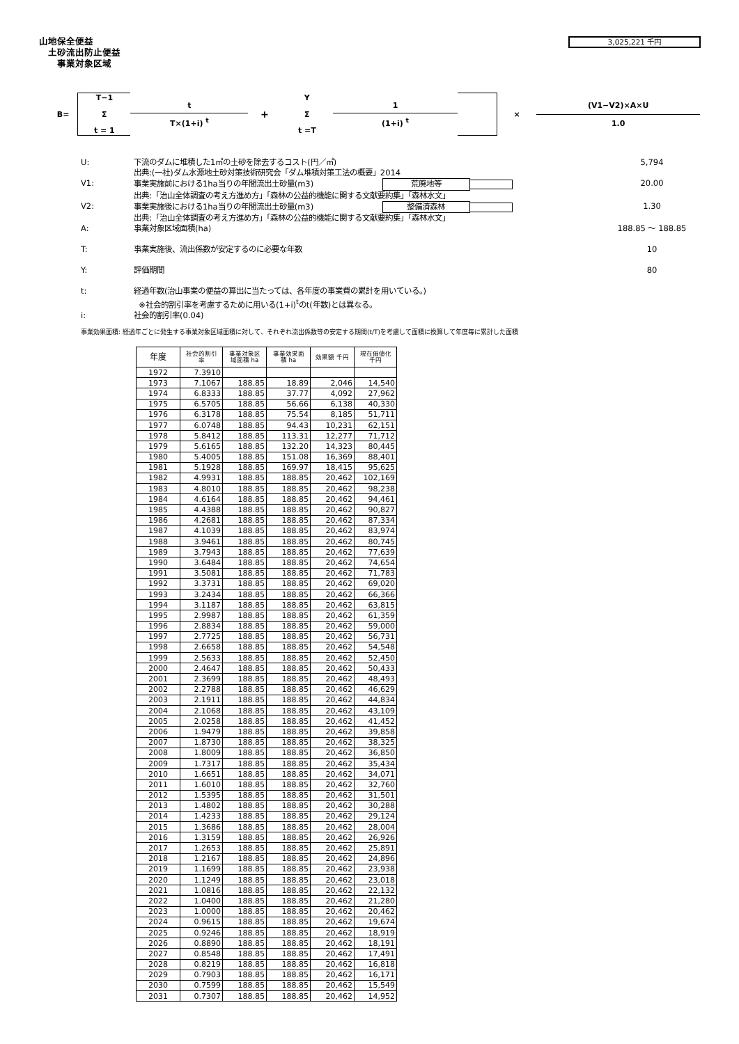山地保全便益
土砂流出防止便益
事業対象区域
3,025,221 千円
B=
T−1
Σ
t = 1
t
T×(1+i) <sup>t</sup>
+
Y
Σ
t =T
1
(1+i) <sup>t</sup>
× (V1−V2)×A×U
1.0
U: 下流のダムに堆積した1㎥の土砂を除去するコスト(円／㎥)
出典:(一社)ダム水源地土砂対策技術研究会「ダム堆積対策工法の概要」2014 5,794
V1: 事業実施前における1ha当りの年間流出土砂量(m3) 荒廃地等
出典:「治山全体調査の考え方進め方」「森林の公益的機能に関する文献要約集」「森林水文」 20.00
V2: 事業実施後における1ha当りの年間流出土砂量(m3) 整備済森林
出典:「治山全体調査の考え方進め方」「森林の公益的機能に関する文献要約集」「森林水文」 1.30
A: 事業対象区域面積(ha) 188.85 ～ 188.85
T: 事業実施後、流出係数が安定するのに必要な年数 10
Y: 評価期間 80
t: 経過年数(治山事業の便益の算出に当たっては、各年度の事業費の累計を用いている。)
※社会的割引率を考慮するために用いる(1+i)<sup>t</sup>のt(年数)とは異なる。
i: 社会的割引率(0.04)
事業効果面積: 経過年ごとに発生する事業対象区域面積に対して、それぞれ流出係数等の安定する期間(t/T)を考慮して面積に換算して年度毎に累計した面積
| 年度 | 社会的割引 率 | 事業対象区 域面積 ha | 事業効果面 積 ha | 効果額 千円 | 現在価値化 千円 |
| --- | --- | --- | --- | --- | --- |
| 1972 | 7.3910 | | | | |
| 1973 | 7.1067 | 188.85 | 18.89 | 2,046 | 14,540 |
| 1974 | 6.8333 | 188.85 | 37.77 | 4,092 | 27,962 |
| 1975 | 6.5705 | 188.85 | 56.66 | 6,138 | 40,330 |
| 1976 | 6.3178 | 188.85 | 75.54 | 8,185 | 51,711 |
| 1977 | 6.0748 | 188.85 | 94.43 | 10,231 | 62,151 |
| 1978 | 5.8412 | 188.85 | 113.31 | 12,277 | 71,712 |
| 1979 | 5.6165 | 188.85 | 132.20 | 14,323 | 80,445 |
| 1980 | 5.4005 | 188.85 | 151.08 | 16,369 | 88,401 |
| 1981 | 5.1928 | 188.85 | 169.97 | 18,415 | 95,625 |
| 1982 | 4.9931 | 188.85 | 188.85 | 20,462 | 102,169 |
| 1983 | 4.8010 | 188.85 | 188.85 | 20,462 | 98,238 |
| 1984 | 4.6164 | 188.85 | 188.85 | 20,462 | 94,461 |
| 1985 | 4.4388 | 188.85 | 188.85 | 20,462 | 90,827 |
| 1986 | 4.2681 | 188.85 | 188.85 | 20,462 | 87,334 |
| 1987 | 4.1039 | 188.85 | 188.85 | 20,462 | 83,974 |
| 1988 | 3.9461 | 188.85 | 188.85 | 20,462 | 80,745 |
| 1989 | 3.7943 | 188.85 | 188.85 | 20,462 | 77,639 |
| 1990 | 3.6484 | 188.85 | 188.85 | 20,462 | 74,654 |
| 1991 | 3.5081 | 188.85 | 188.85 | 20,462 | 71,783 |
| 1992 | 3.3731 | 188.85 | 188.85 | 20,462 | 69,020 |
| 1993 | 3.2434 | 188.85 | 188.85 | 20,462 | 66,366 |
| 1994 | 3.1187 | 188.85 | 188.85 | 20,462 | 63,815 |
| 1995 | 2.9987 | 188.85 | 188.85 | 20,462 | 61,359 |
| 1996 | 2.8834 | 188.85 | 188.85 | 20,462 | 59,000 |
| 1997 | 2.7725 | 188.85 | 188.85 | 20,462 | 56,731 |
| 1998 | 2.6658 | 188.85 | 188.85 | 20,462 | 54,548 |
| 1999 | 2.5633 | 188.85 | 188.85 | 20,462 | 52,450 |
| 2000 | 2.4647 | 188.85 | 188.85 | 20,462 | 50,433 |
| 2001 | 2.3699 | 188.85 | 188.85 | 20,462 | 48,493 |
| 2002 | 2.2788 | 188.85 | 188.85 | 20,462 | 46,629 |
| 2003 | 2.1911 | 188.85 | 188.85 | 20,462 | 44,834 |
| 2004 | 2.1068 | 188.85 | 188.85 | 20,462 | 43,109 |
| 2005 | 2.0258 | 188.85 | 188.85 | 20,462 | 41,452 |
| 2006 | 1.9479 | 188.85 | 188.85 | 20,462 | 39,858 |
| 2007 | 1.8730 | 188.85 | 188.85 | 20,462 | 38,325 |
| 2008 | 1.8009 | 188.85 | 188.85 | 20,462 | 36,850 |
| 2009 | 1.7317 | 188.85 | 188.85 | 20,462 | 35,434 |
| 2010 | 1.6651 | 188.85 | 188.85 | 20,462 | 34,071 |
| 2011 | 1.6010 | 188.85 | 188.85 | 20,462 | 32,760 |
| 2012 | 1.5395 | 188.85 | 188.85 | 20,462 | 31,501 |
| 2013 | 1.4802 | 188.85 | 188.85 | 20,462 | 30,288 |
| 2014 | 1.4233 | 188.85 | 188.85 | 20,462 | 29,124 |
| 2015 | 1.3686 | 188.85 | 188.85 | 20,462 | 28,004 |
| 2016 | 1.3159 | 188.85 | 188.85 | 20,462 | 26,926 |
| 2017 | 1.2653 | 188.85 | 188.85 | 20,462 | 25,891 |
| 2018 | 1.2167 | 188.85 | 188.85 | 20,462 | 24,896 |
| 2019 | 1.1699 | 188.85 | 188.85 | 20,462 | 23,938 |
| 2020 | 1.1249 | 188.85 | 188.85 | 20,462 | 23,018 |
| 2021 | 1.0816 | 188.85 | 188.85 | 20,462 | 22,132 |
| 2022 | 1.0400 | 188.85 | 188.85 | 20,462 | 21,280 |
| 2023 | 1.0000 | 188.85 | 188.85 | 20,462 | 20,462 |
| 2024 | 0.9615 | 188.85 | 188.85 | 20,462 | 19,674 |
| 2025 | 0.9246 | 188.85 | 188.85 | 20,462 | 18,919 |
| 2026 | 0.8890 | 188.85 | 188.85 | 20,462 | 18,191 |
| 2027 | 0.8548 | 188.85 | 188.85 | 20,462 | 17,491 |
| 2028 | 0.8219 | 188.85 | 188.85 | 20,462 | 16,818 |
| 2029 | 0.7903 | 188.85 | 188.85 | 20,462 | 16,171 |
| 2030 | 0.7599 | 188.85 | 188.85 | 20,462 | 15,549 |
| 2031 | 0.7307 | 188.85 | 188.85 | 20,462 | 14,952 |